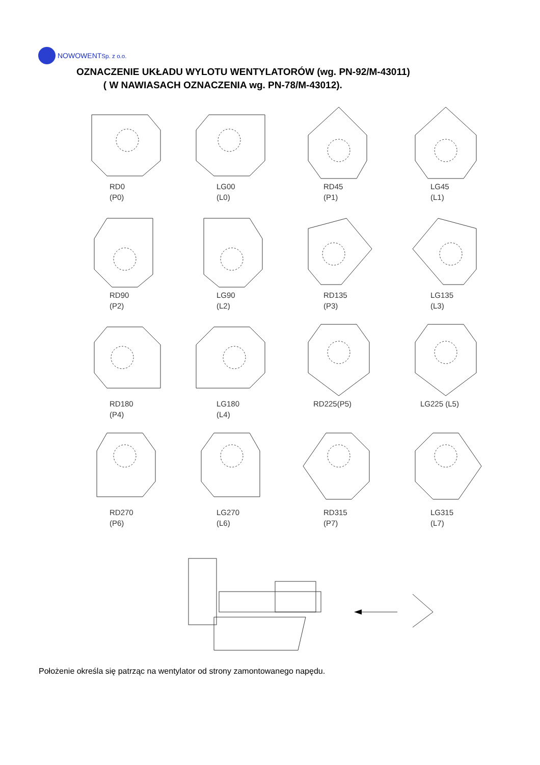NOWOWENT Sp. z o.o.
OZNACZENIE UKŁADU WYLOTU WENTYLATORÓW (wg. PN-92/M-43011)
( W NAWIASACH OZNACZENIA wg. PN-78/M-43012).
RD0
(P0)
LG00
(L0)
RD45
(P1)
LG45
(L1)
RD90
(P2)
LG90
(L2)
RD135
(P3)
LG135
(L3)
RD180
(P4)
LG180
(L4)
RD225(P5)
LG225 (L5)
RD270
(P6)
LG270
(L6)
RD315
(P7)
LG315
(L7)
Położenie określa się patrząc na wentylator od strony zamontowanego napędu.